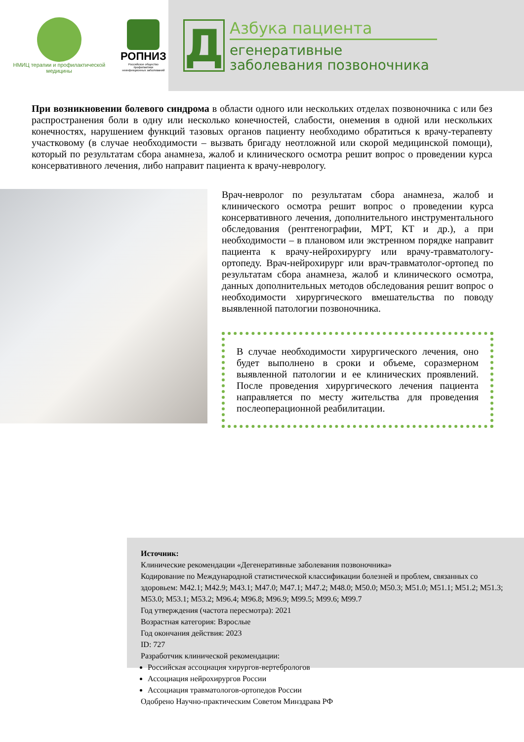НМИЦ терапии и профилактической медицины
РОПНИЗ
Российское общество профилактики
неинфекционных заболеваний
Д
Азбука пациента
егенеративные
заболевания позвоночника
При возникновении болевого синдрома в области одного или нескольких отделах позвоночника с или без распространения боли в одну или несколько конечностей, слабости, онемения в одной или нескольких конечностях, нарушением функций тазовых органов пациенту необходимо обратиться к врачу-терапевту участковому (в случае необходимости – вызвать бригаду неотложной или скорой медицинской помощи), который по результатам сбора анамнеза, жалоб и клинического осмотра решит вопрос о проведении курса консервативного лечения, либо направит пациента к врачу-неврологу.
Врач-невролог по результатам сбора анамнеза, жалоб и клинического осмотра решит вопрос о проведении курса консервативного лечения, дополнительного инструментального обследования (рентгенографии, МРТ, КТ и др.), а при необходимости – в плановом или экстренном порядке направит пациента к врачу-нейрохирургу или врачу-травматологу-ортопеду. Врач-нейрохирург или врач-травматолог-ортопед по результатам сбора анамнеза, жалоб и клинического осмотра, данных дополнительных методов обследования решит вопрос о необходимости хирургического вмешательства по поводу выявленной патологии позвоночника.
В случае необходимости хирургического лечения, оно будет выполнено в сроки и объеме, соразмерном выявленной патологии и ее клинических проявлений. После проведения хирургического лечения пациента направляется по месту жительства для проведения послеоперационной реабилитации.
Источник:
Клинические рекомендации «Дегенеративные заболевания позвоночника»
Кодирование по Международной статистической классификации болезней и проблем, связанных со здоровьем: M42.1; M42.9; M43.1; M47.0; M47.1; M47.2; M48.0; M50.0; M50.3; M51.0; M51.1; M51.2; M51.3; M53.0; M53.1; M53.2; M96.4; M96.8; M96.9; M99.5; M99.6; M99.7
Год утверждения (частота пересмотра): 2021
Возрастная категория: Взрослые
Год окончания действия: 2023
ID: 727
Разработчик клинической рекомендации:
Российская ассоциация хирургов-вертебрологов
Ассоциация нейрохирургов России
Ассоциация травматологов-ортопедов России
Одобрено Научно-практическим Советом Минздрава РФ